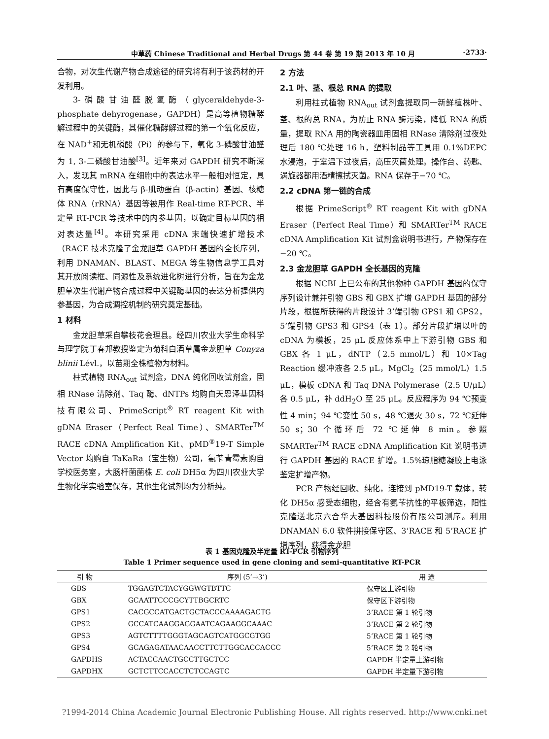中草药 Chinese Traditional and Herbal Drugs 第 44 卷 第 19 期 2013 年 10 月 ·2733·
合物，对次生代谢产物合成途径的研究将有利于该药材的开发利用。
3-磷酸甘油醛脱氢酶（glyceraldehyde-3-phosphate dehyrogenase，GAPDH）是高等植物糖酵解过程中的关键酶，其催化糖酵解过程的第一个氧化反应，在 NAD<sup>+</sup>和无机磷酸（Pi）的参与下，氧化 3-磷酸甘油醛为 1, 3-二磷酸甘油酸<sup>[3]</sup>。近年来对 GAPDH 研究不断深入，发现其 mRNA 在细胞中的表达水平一般相对恒定，具有高度保守性，因此与 β-肌动蛋白（β-actin）基因、核糖体 RNA（rRNA）基因等被用作 Real-time RT-PCR、半定量 RT-PCR 等技术中的内参基因，以确定目标基因的相对表达量<sup>[4]</sup>。本研究采用 cDNA 末端快速扩增技术（RACE 技术克隆了金龙胆草 GAPDH 基因的全长序列，利用 DNAMAN、BLAST、MEGA 等生物信息学工具对其开放阅读框、同源性及系统进化树进行分析，旨在为金龙胆草次生代谢产物合成过程中关键酶基因的表达分析提供内参基因，为合成调控机制的研究奠定基础。
1 材料
金龙胆草采自攀枝花会理县。经四川农业大学生命科学与理学院丁春邦教授鉴定为菊科白酒草属金龙胆草 Conyza blinii Lévl.，以苗期全株植物为材料。
柱式植物 RNA<sub>out</sub> 试剂盒，DNA 纯化回收试剂盒，固相 RNase 清除剂、Taq 酶、dNTPs 均购自天恩泽基因科技有限公司、PrimeScript<sup>®</sup> RT reagent Kit with gDNA Eraser（Perfect Real Time）、SMARTer<sup>TM</sup> RACE cDNA Amplification Kit、pMD<sup>®</sup>19-T Simple Vector 均购自 TaKaRa（宝生物）公司，氨苄青霉素购自学校医务室，大肠杆菌菌株 E. coli DH5α 为四川农业大学生物化学实验室保存，其他生化试剂均为分析纯。
2 方法
2.1 叶、茎、根总 RNA 的提取
利用柱式植物 RNA<sub>out</sub> 试剂盒提取同一新鲜植株叶、茎、根的总 RNA，为防止 RNA 酶污染，降低 RNA 的质量，提取 RNA 用的陶瓷器皿用固相 RNase 清除剂过夜处理后 180 ℃处理 16 h，塑料制品等工具用 0.1%DEPC 水浸泡，于室温下过夜后，高压灭菌处理。操作台、药匙、涡旋器都用酒精擦拭灭菌。RNA 保存于−70 ℃。
2.2 cDNA 第一链的合成
根据 PrimeScript<sup>®</sup> RT reagent Kit with gDNA Eraser（Perfect Real Time）和 SMARTer<sup>TM</sup> RACE cDNA Amplification Kit 试剂盒说明书进行，产物保存在−20 ℃。
2.3 金龙胆草 GAPDH 全长基因的克隆
根据 NCBI 上已公布的其他物种 GAPDH 基因的保守序列设计兼并引物 GBS 和 GBX 扩增 GAPDH 基因的部分片段，根据所获得的片段设计 3’端引物 GPS1 和 GPS2，5’端引物 GPS3 和 GPS4（表 1）。部分片段扩增以叶的 cDNA 为模板，25 μL 反应体系中上下游引物 GBS 和 GBX 各 1 μL，dNTP（2.5 mmol/L）和 10×Tag Reaction 缓冲液各 2.5 μL，MgCl<sub>2</sub>（25 mmol/L）1.5 μL，模板 cDNA 和 Taq DNA Polymerase（2.5 U/μL）各 0.5 μL，补 ddH<sub>2</sub>O 至 25 μL。反应程序为 94 ℃预变性 4 min；94 ℃变性 50 s，48 ℃退火 30 s，72 ℃延伸 50 s；30 个循环后 72 ℃延伸 8 min。参照 SMARTer<sup>TM</sup> RACE cDNA Amplification Kit 说明书进行 GAPDH 基因的 RACE 扩增。1.5%琼脂糖凝胶上电泳鉴定扩增产物。
PCR 产物经回收、纯化，连接到 pMD19-T 载体，转化 DH5α 感受态细胞，经含有氨苄抗性的平板筛选，阳性克隆送北京六合华大基因科技股份有限公司测序。利用 DNAMAN 6.0 软件拼接保守区、3’RACE 和 5’RACE 扩增序列，获得金龙胆
表 1 基因克隆及半定量 RT-PCR 引物序列
Table 1 Primer sequence used in gene cloning and semi-quantitative RT-PCR
| 引 物 | 序列 (5’→3’) | 用 途 |
| --- | --- | --- |
| GBS | TGGAGTCTACYGGWGTBTTC | 保守区上游引物 |
| GBX | GCAATTCCCGCYTTBGCRTC | 保守区下游引物 |
| GPS1 | CACGCCATGACTGCTACCCAAAAGACTG | 3’RACE 第 1 轮引物 |
| GPS2 | GCCATCAAGGAGGAATCAGAAGGCAAAC | 3’RACE 第 2 轮引物 |
| GPS3 | AGTCTTTTGGGTAGCAGTCATGGCGTGG | 5’RACE 第 1 轮引物 |
| GPS4 | GCAGAGATAACAACCTTCTTGGCACCACCC | 5’RACE 第 2 轮引物 |
| GAPDHS | ACTACCAACTGCCTTGCTCC | GAPDH 半定量上游引物 |
| GAPDHX | GCTCTTCCACCTCTCCAGTC | GAPDH 半定量下游引物 |
?1994-2014 China Academic Journal Electronic Publishing House. All rights reserved. http://www.cnki.net